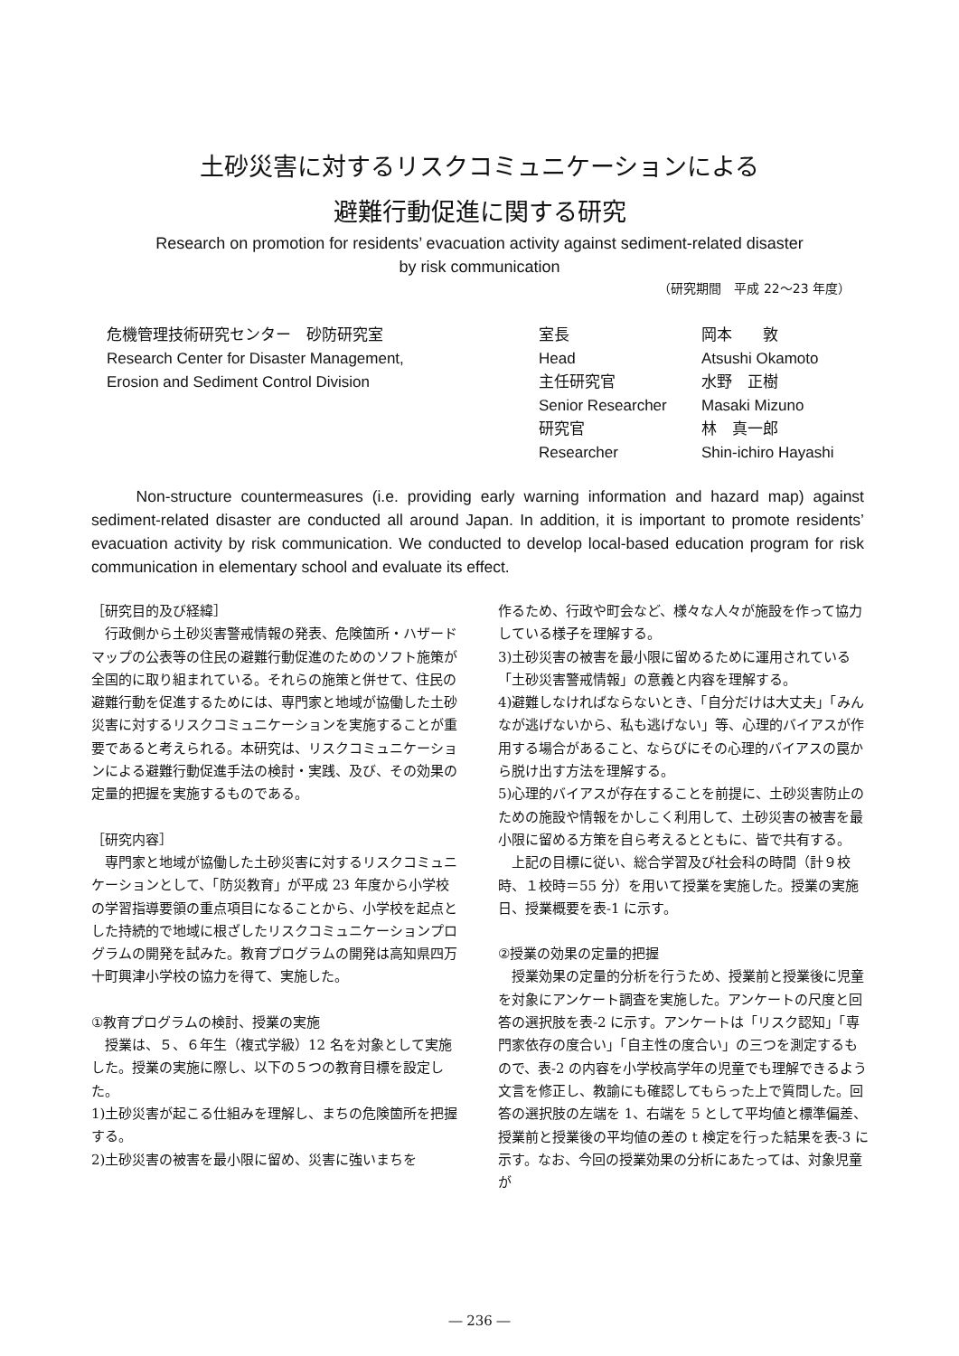土砂災害に対するリスクコミュニケーションによる
避難行動促進に関する研究
Research on promotion for residents’ evacuation activity against sediment-related disaster
by risk communication
（研究期間　平成 22～23 年度）
| 危機管理技術研究センター 砂防研究室 | 室長 | 岡本 敦 |
| Research Center for Disaster Management, | Head | Atsushi Okamoto |
| Erosion and Sediment Control Division | 主任研究官 | 水野 正樹 |
| | Senior Researcher | Masaki Mizuno |
| | 研究官 | 林 真一郎 |
| | Researcher | Shin-ichiro Hayashi |
Non-structure countermeasures (i.e. providing early warning information and hazard map) against sediment-related disaster are conducted all around Japan. In addition, it is important to promote residents’ evacuation activity by risk communication. We conducted to develop local-based education program for risk communication in elementary school and evaluate its effect.
［研究目的及び経緯］
　行政側から土砂災害警戒情報の発表、危険箇所・ハザードマップの公表等の住民の避難行動促進のためのソフト施策が全国的に取り組まれている。それらの施策と併せて、住民の避難行動を促進するためには、専門家と地域が協働した土砂災害に対するリスクコミュニケーションを実施することが重要であると考えられる。本研究は、リスクコミュニケーションによる避難行動促進手法の検討・実践、及び、その効果の定量的把握を実施するものである。
［研究内容］
　専門家と地域が協働した土砂災害に対するリスクコミュニケーションとして、「防災教育」が平成 23 年度から小学校の学習指導要領の重点項目になることから、小学校を起点とした持続的で地域に根ざしたリスクコミュニケーションプログラムの開発を試みた。教育プログラムの開発は高知県四万十町興津小学校の協力を得て、実施した。
①教育プログラムの検討、授業の実施
　授業は、５、６年生（複式学級）12 名を対象として実施した。授業の実施に際し、以下の５つの教育目標を設定した。
1)土砂災害が起こる仕組みを理解し、まちの危険箇所を把握する。
2)土砂災害の被害を最小限に留め、災害に強いまちを
作るため、行政や町会など、様々な人々が施設を作って協力している様子を理解する。
3)土砂災害の被害を最小限に留めるために運用されている「土砂災害警戒情報」の意義と内容を理解する。
4)避難しなければならないとき、「自分だけは大丈夫」「みんなが逃げないから、私も逃げない」等、心理的バイアスが作用する場合があること、ならびにその心理的バイアスの罠から脱け出す方法を理解する。
5)心理的バイアスが存在することを前提に、土砂災害防止のための施設や情報をかしこく利用して、土砂災害の被害を最小限に留める方策を自ら考えるとともに、皆で共有する。
　上記の目標に従い、総合学習及び社会科の時間（計９校時、１校時＝55 分）を用いて授業を実施した。授業の実施日、授業概要を表-1 に示す。
②授業の効果の定量的把握
　授業効果の定量的分析を行うため、授業前と授業後に児童を対象にアンケート調査を実施した。アンケートの尺度と回答の選択肢を表-2 に示す。アンケートは「リスク認知」「専門家依存の度合い」「自主性の度合い」の三つを測定するもので、表-2 の内容を小学校高学年の児童でも理解できるよう文言を修正し、教諭にも確認してもらった上で質問した。回答の選択肢の左端を 1、右端を 5 として平均値と標準偏差、授業前と授業後の平均値の差の t 検定を行った結果を表-3 に示す。なお、今回の授業効果の分析にあたっては、対象児童が
― 236 ―